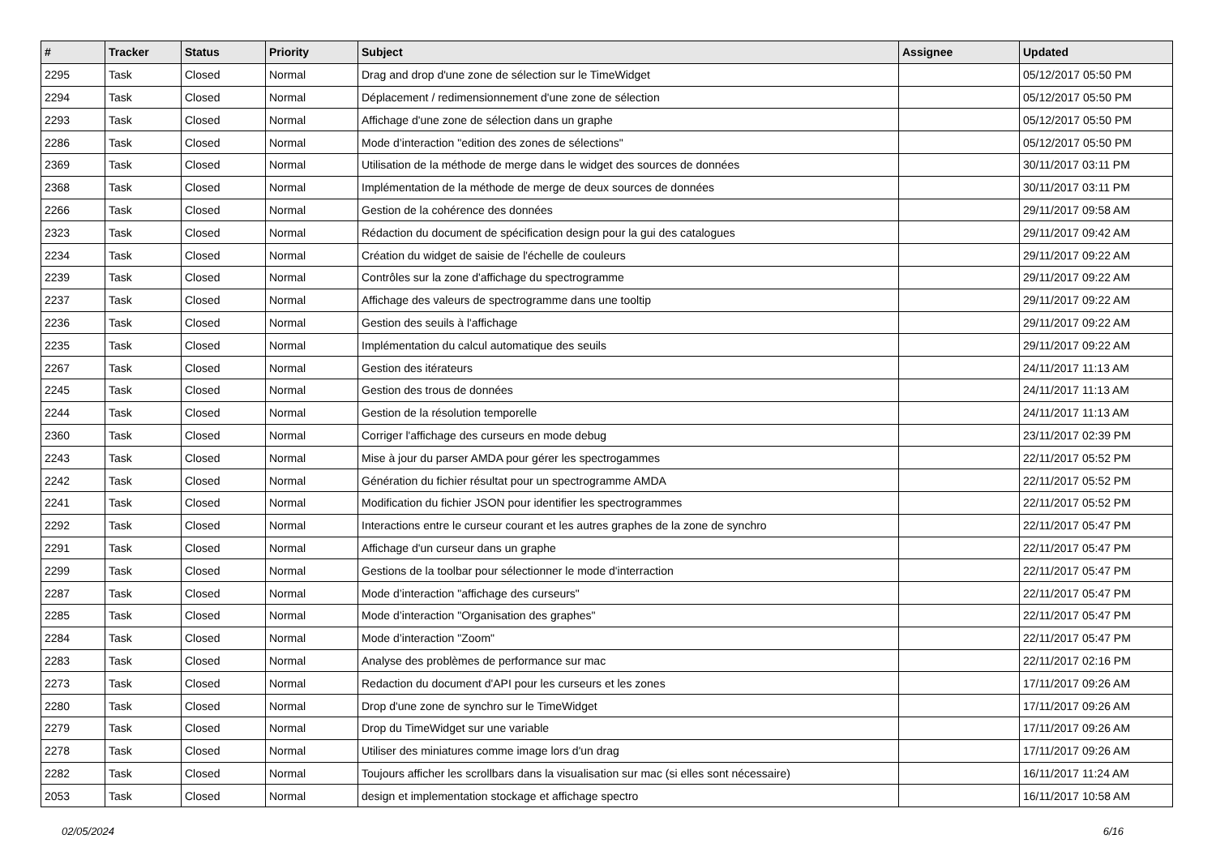| # | Tracker | Status | Priority | Subject | Assignee | Updated |
| --- | --- | --- | --- | --- | --- | --- |
| 2295 | Task | Closed | Normal | Drag and drop d'une zone de sélection sur le TimeWidget | | 05/12/2017 05:50 PM |
| 2294 | Task | Closed | Normal | Déplacement / redimensionnement d'une zone de sélection | | 05/12/2017 05:50 PM |
| 2293 | Task | Closed | Normal | Affichage d'une zone de sélection dans un graphe | | 05/12/2017 05:50 PM |
| 2286 | Task | Closed | Normal | Mode d’interaction "edition des zones de sélections" | | 05/12/2017 05:50 PM |
| 2369 | Task | Closed | Normal | Utilisation de la méthode de merge dans le widget des sources de données | | 30/11/2017 03:11 PM |
| 2368 | Task | Closed | Normal | Implémentation de la méthode de merge de deux sources de données | | 30/11/2017 03:11 PM |
| 2266 | Task | Closed | Normal | Gestion de la cohérence des données | | 29/11/2017 09:58 AM |
| 2323 | Task | Closed | Normal | Rédaction du document de spécification design pour la gui des catalogues | | 29/11/2017 09:42 AM |
| 2234 | Task | Closed | Normal | Création du widget de saisie de l'échelle de couleurs | | 29/11/2017 09:22 AM |
| 2239 | Task | Closed | Normal | Contrôles sur la zone d'affichage du spectrogramme | | 29/11/2017 09:22 AM |
| 2237 | Task | Closed | Normal | Affichage des valeurs de spectrogramme dans une tooltip | | 29/11/2017 09:22 AM |
| 2236 | Task | Closed | Normal | Gestion des seuils à l'affichage | | 29/11/2017 09:22 AM |
| 2235 | Task | Closed | Normal | Implémentation du calcul automatique des seuils | | 29/11/2017 09:22 AM |
| 2267 | Task | Closed | Normal | Gestion des itérateurs | | 24/11/2017 11:13 AM |
| 2245 | Task | Closed | Normal | Gestion des trous de données | | 24/11/2017 11:13 AM |
| 2244 | Task | Closed | Normal | Gestion de la résolution temporelle | | 24/11/2017 11:13 AM |
| 2360 | Task | Closed | Normal | Corriger l'affichage des curseurs en mode debug | | 23/11/2017 02:39 PM |
| 2243 | Task | Closed | Normal | Mise à jour du parser AMDA pour gérer les spectrogammes | | 22/11/2017 05:52 PM |
| 2242 | Task | Closed | Normal | Génération du fichier résultat pour un spectrogramme AMDA | | 22/11/2017 05:52 PM |
| 2241 | Task | Closed | Normal | Modification du fichier JSON pour identifier les spectrogrammes | | 22/11/2017 05:52 PM |
| 2292 | Task | Closed | Normal | Interactions entre le curseur courant et les autres graphes de la zone de synchro | | 22/11/2017 05:47 PM |
| 2291 | Task | Closed | Normal | Affichage d'un curseur dans un graphe | | 22/11/2017 05:47 PM |
| 2299 | Task | Closed | Normal | Gestions de la toolbar pour sélectionner le mode d'interraction | | 22/11/2017 05:47 PM |
| 2287 | Task | Closed | Normal | Mode d’interaction "affichage des curseurs" | | 22/11/2017 05:47 PM |
| 2285 | Task | Closed | Normal | Mode d’interaction "Organisation des graphes" | | 22/11/2017 05:47 PM |
| 2284 | Task | Closed | Normal | Mode d’interaction "Zoom" | | 22/11/2017 05:47 PM |
| 2283 | Task | Closed | Normal | Analyse des problèmes de performance sur mac | | 22/11/2017 02:16 PM |
| 2273 | Task | Closed | Normal | Redaction du document d'API pour les curseurs et les zones | | 17/11/2017 09:26 AM |
| 2280 | Task | Closed | Normal | Drop d'une zone de synchro sur le TimeWidget | | 17/11/2017 09:26 AM |
| 2279 | Task | Closed | Normal | Drop du TimeWidget sur une variable | | 17/11/2017 09:26 AM |
| 2278 | Task | Closed | Normal | Utiliser des miniatures comme image lors d'un drag | | 17/11/2017 09:26 AM |
| 2282 | Task | Closed | Normal | Toujours afficher les scrollbars dans la visualisation sur mac (si elles sont nécessaire) | | 16/11/2017 11:24 AM |
| 2053 | Task | Closed | Normal | design et implementation stockage et affichage spectro | | 16/11/2017 10:58 AM |
02/05/2024 6/16